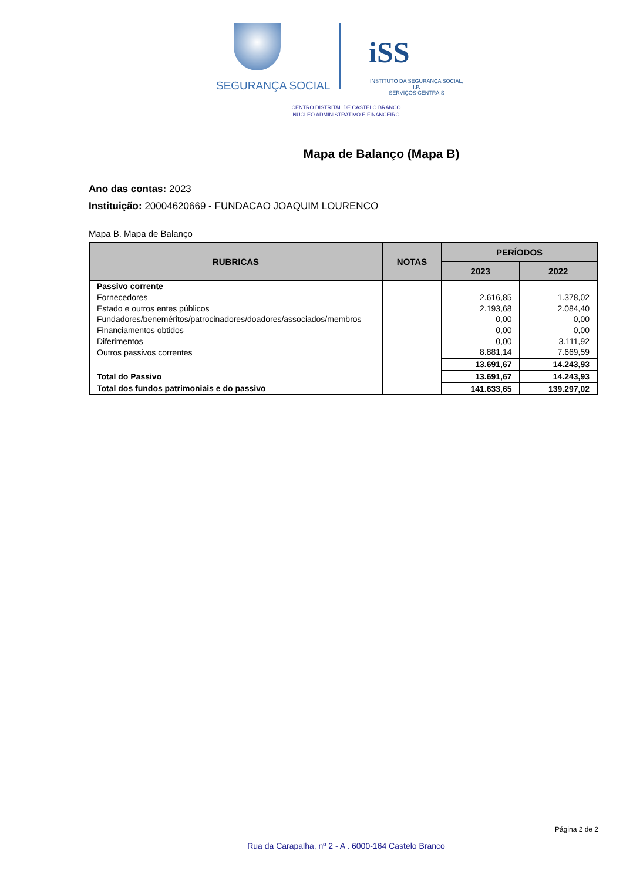SEGURANÇA SOCIAL
iSS
INSTITUTO DA SEGURANÇA SOCIAL, I.P.
SERVIÇOS CENTRAIS
CENTRO DISTRITAL DE CASTELO BRANCO
NÚCLEO ADMINISTRATIVO E FINANCEIRO
Mapa de Balanço (Mapa B)
Ano das contas: 2023
Instituição: 20004620669 - FUNDACAO JOAQUIM LOURENCO
Mapa B. Mapa de Balanço
| RUBRICAS | NOTAS | PERÍODOS | |
| --- | --- | --- | --- |
| | | 2023 | 2022 |
| Passivo corrente | | | |
| Fornecedores | | 2.616,85 | 1.378,02 |
| Estado e outros entes públicos | | 2.193,68 | 2.084,40 |
| Fundadores/beneméritos/patrocinadores/doadores/associados/membros | | 0,00 | 0,00 |
| Financiamentos obtidos | | 0,00 | 0,00 |
| Diferimentos | | 0,00 | 3.111,92 |
| Outros passivos correntes | | 8.881,14 | 7.669,59 |
| | | 13.691,67 | 14.243,93 |
| Total do Passivo | | 13.691,67 | 14.243,93 |
| Total dos fundos patrimoniais e do passivo | | 141.633,65 | 139.297,02 |
Página 2 de 2
Rua da Carapalha, nº 2 - A . 6000-164 Castelo Branco